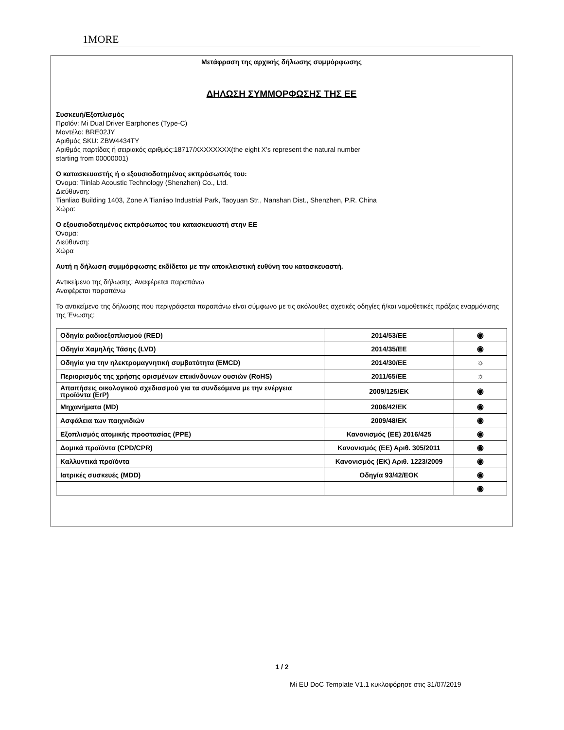1MORE
Μετάφραση της αρχικής δήλωσης συμμόρφωσης
ΔΗΛΩΣΗ ΣΥΜΜΟΡΦΩΣΗΣ ΤΗΣ ΕΕ
Συσκευή/Εξοπλισμός
Προϊόν: Mi Dual Driver Earphones (Type-C)
Μοντέλο: BRE02JY
Αριθμός SKU: ZBW4434TY
Αριθμός παρτίδας ή σειριακός αριθμός:18717/XXXXXXXX(the eight X’s represent the natural number
starting from 00000001)
Ο κατασκευαστής ή ο εξουσιοδοτημένος εκπρόσωπός του:
Όνομα: Tiinlab Acoustic Technology (Shenzhen) Co., Ltd.
Διεύθυνση:
Tianliao Building 1403, Zone A Tianliao Industrial Park, Taoyuan Str., Nanshan Dist., Shenzhen, P.R. China
Χώρα:
Ο εξουσιοδοτημένος εκπρόσωπος του κατασκευαστή στην ΕΕ
Όνομα:
Διεύθυνση:
Χώρα
Αυτή η δήλωση συμμόρφωσης εκδίδεται με την αποκλειστική ευθύνη του κατασκευαστή.
Αντικείμενο της δήλωσης: Αναφέρεται παραπάνω
Αναφέρεται παραπάνω
Το αντικείμενο της δήλωσης που περιγράφεται παραπάνω είναι σύμφωνο με τις ακόλουθες σχετικές οδηγίες ή/και νομοθετικές πράξεις εναρμόνισης της Ένωσης:
| Οδηγία ραδιοεξοπλισμού (RED) | 2014/53/EE | ◉ |
| Οδηγία Χαμηλής Τάσης (LVD) | 2014/35/EE | ◉ |
| Οδηγία για την ηλεκτρομαγνητική συμβατότητα (EMCD) | 2014/30/EE | ☼ |
| Περιορισμός της χρήσης ορισμένων επικίνδυνων ουσιών (RoHS) | 2011/65/EE | ☼ |
| Απαιτήσεις οικολογικού σχεδιασμού για τα συνδεόμενα με την ενέργεια προϊόντα (ErP) | 2009/125/EK | ◉ |
| Μηχανήματα (MD) | 2006/42/EK | ◉ |
| Ασφάλεια των παιχνιδιών | 2009/48/EK | ◉ |
| Εξοπλισμός ατομικής προστασίας (PPE) | Κανονισμός (ΕΕ) 2016/425 | ◉ |
| Δομικά προϊόντα (CPD/CPR) | Κανονισμός (ΕΕ) Αριθ. 305/2011 | ◉ |
| Καλλυντικά προϊόντα | Κανονισμός (ΕΚ) Αριθ. 1223/2009 | ◉ |
| Ιατρικές συσκευές (MDD) | Οδηγία 93/42/ΕΟΚ | ◉ |
| | | ◉ |
1 / 2
Mi EU DoC Template V1.1 κυκλοφόρησε στις 31/07/2019